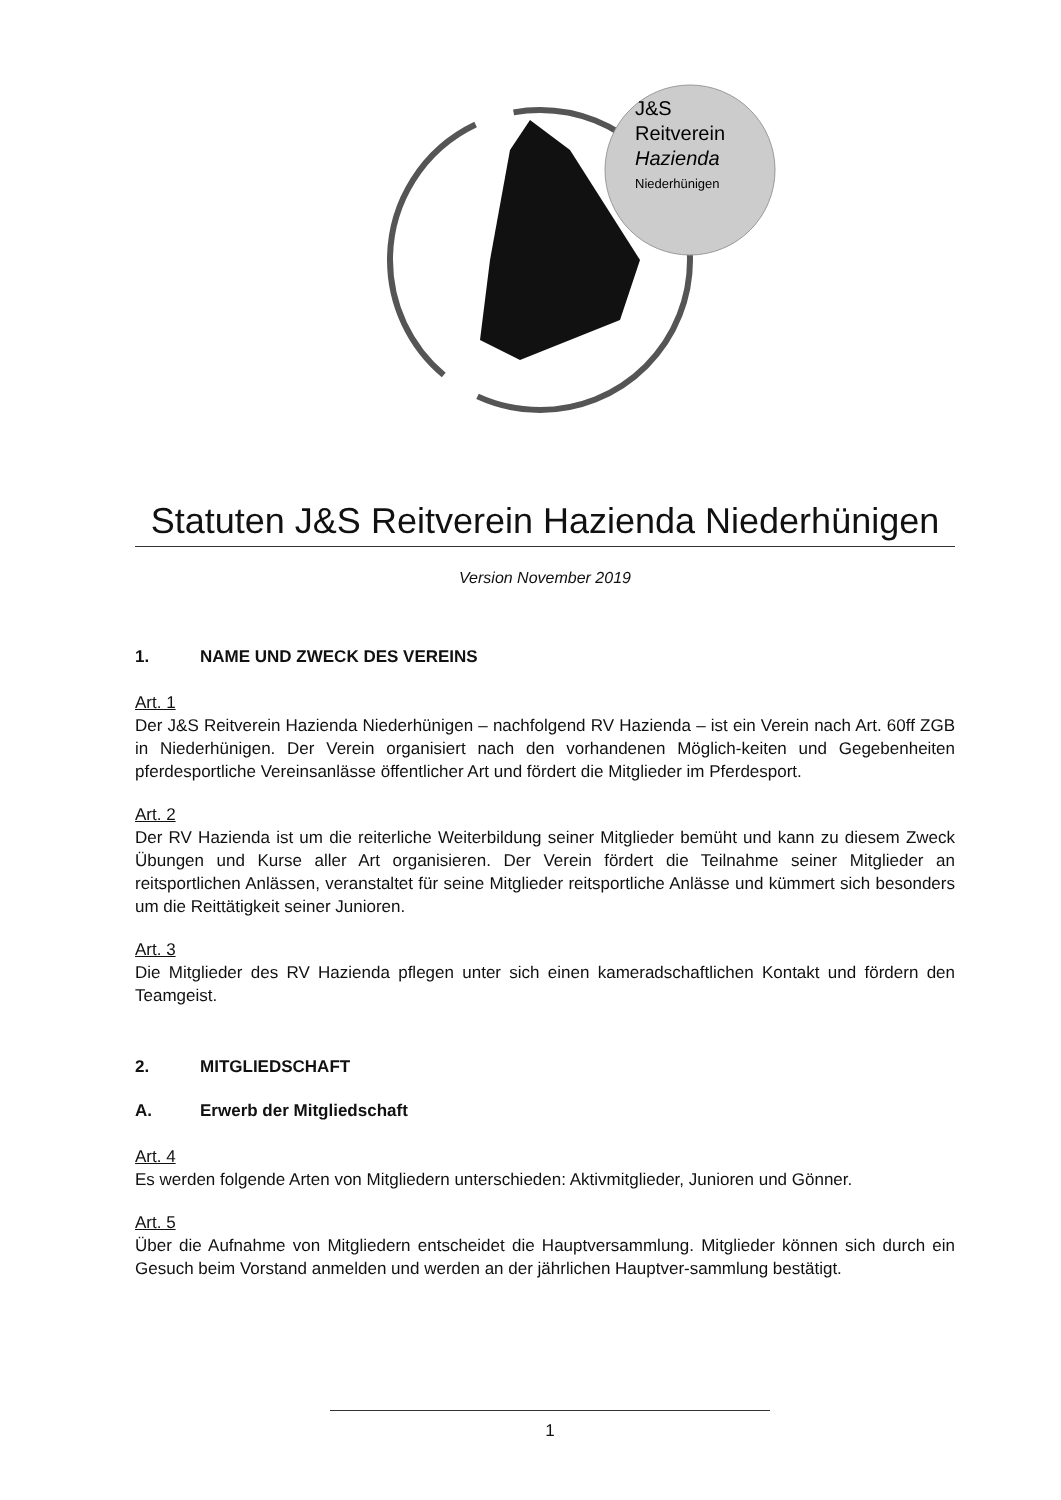J&S
Reitverein
Hazienda
Niederhünigen
Statuten J&S Reitverein Hazienda Niederhünigen
Version November 2019
1. NAME UND ZWECK DES VEREINS
Art. 1
Der J&S Reitverein Hazienda Niederhünigen – nachfolgend RV Hazienda – ist ein Verein nach Art. 60ff ZGB in Niederhünigen. Der Verein organisiert nach den vorhandenen Möglich-keiten und Gegebenheiten pferdesportliche Vereinsanlässe öffentlicher Art und fördert die Mitglieder im Pferdesport.
Art. 2
Der RV Hazienda ist um die reiterliche Weiterbildung seiner Mitglieder bemüht und kann zu diesem Zweck Übungen und Kurse aller Art organisieren. Der Verein fördert die Teilnahme seiner Mitglieder an reitsportlichen Anlässen, veranstaltet für seine Mitglieder reitsportliche Anlässe und kümmert sich besonders um die Reittätigkeit seiner Junioren.
Art. 3
Die Mitglieder des RV Hazienda pflegen unter sich einen kameradschaftlichen Kontakt und fördern den Teamgeist.
2. MITGLIEDSCHAFT
A. Erwerb der Mitgliedschaft
Art. 4
Es werden folgende Arten von Mitgliedern unterschieden: Aktivmitglieder, Junioren und Gönner.
Art. 5
Über die Aufnahme von Mitgliedern entscheidet die Hauptversammlung. Mitglieder können sich durch ein Gesuch beim Vorstand anmelden und werden an der jährlichen Hauptver-sammlung bestätigt.
1